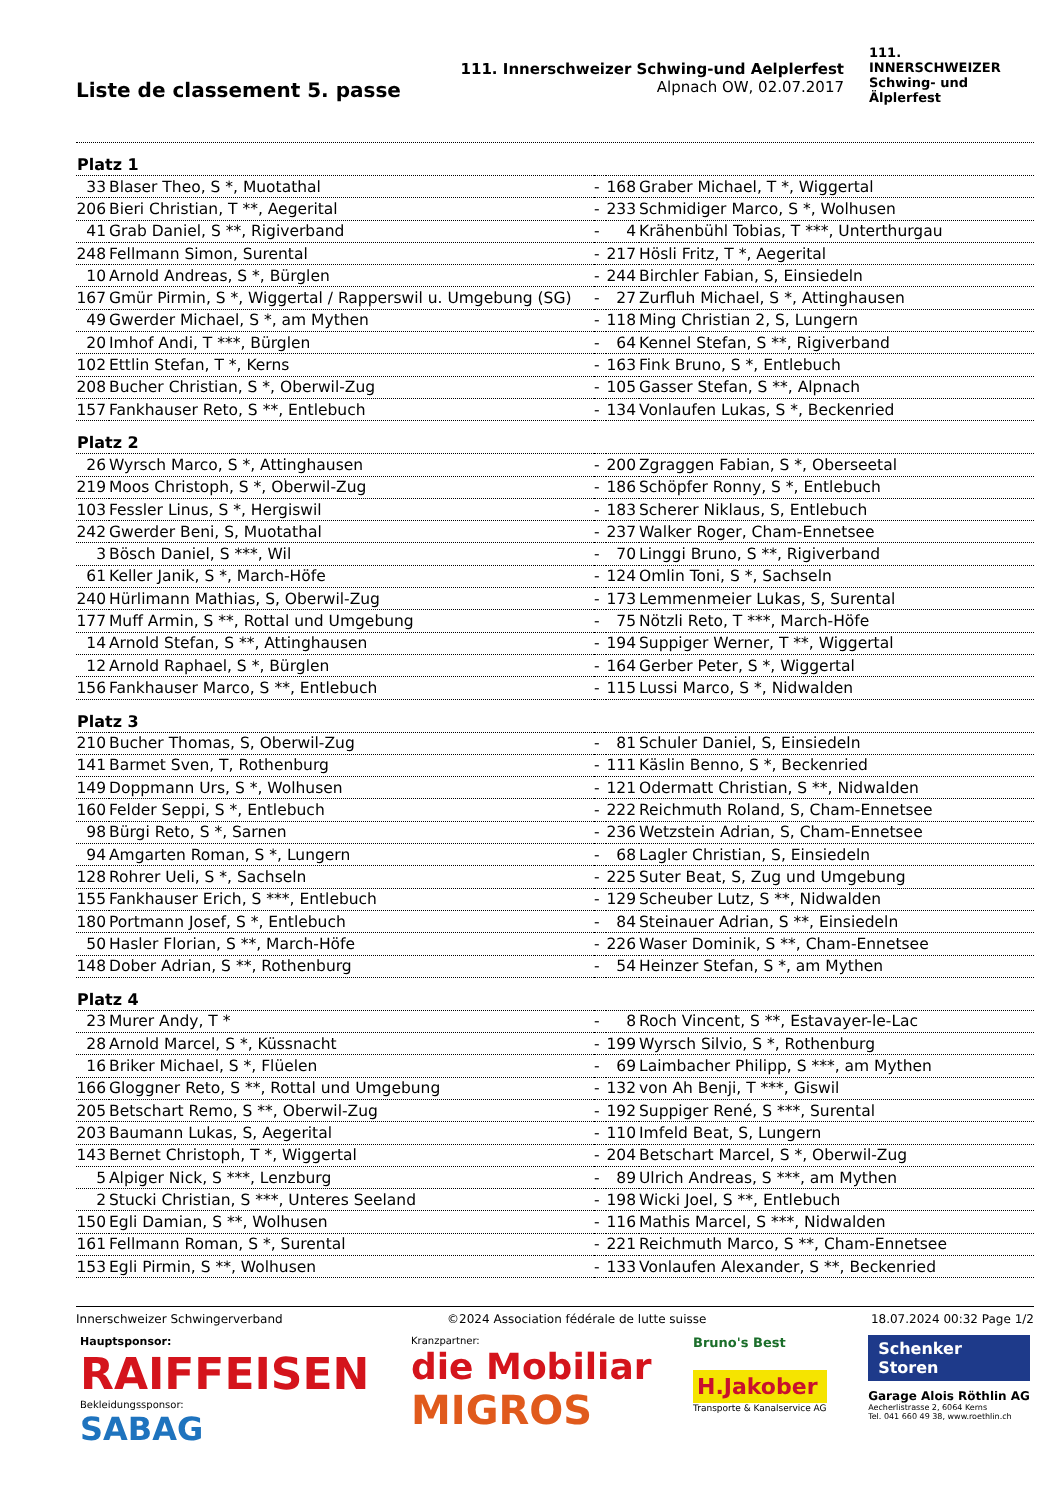Liste de classement 5. passe
111. Innerschweizer Schwing-und Aelplerfest
Alpnach OW, 02.07.2017
111. INNERSCHWEIZER
Schwing- und
Älplerfest
| Platz 1 | | | | |
| --- | --- | --- | --- | --- |
| 33 | Blaser Theo, S *, Muotathal | - | 168 | Graber Michael, T *, Wiggertal |
| 206 | Bieri Christian, T **, Aegerital | - | 233 | Schmidiger Marco, S *, Wolhusen |
| 41 | Grab Daniel, S **, Rigiverband | - | 4 | Krähenbühl Tobias, T ***, Unterthurgau |
| 248 | Fellmann Simon, Surental | - | 217 | Hösli Fritz, T *, Aegerital |
| 10 | Arnold Andreas, S *, Bürglen | - | 244 | Birchler Fabian, S, Einsiedeln |
| 167 | Gmür Pirmin, S *, Wiggertal / Rapperswil u. Umgebung (SG) | - | 27 | Zurfluh Michael, S *, Attinghausen |
| 49 | Gwerder Michael, S *, am Mythen | - | 118 | Ming Christian 2, S, Lungern |
| 20 | Imhof Andi, T ***, Bürglen | - | 64 | Kennel Stefan, S **, Rigiverband |
| 102 | Ettlin Stefan, T *, Kerns | - | 163 | Fink Bruno, S *, Entlebuch |
| 208 | Bucher Christian, S *, Oberwil-Zug | - | 105 | Gasser Stefan, S **, Alpnach |
| 157 | Fankhauser Reto, S **, Entlebuch | - | 134 | Vonlaufen Lukas, S *, Beckenried |
| Platz 2 | | | | |
| 26 | Wyrsch Marco, S *, Attinghausen | - | 200 | Zgraggen Fabian, S *, Oberseetal |
| 219 | Moos Christoph, S *, Oberwil-Zug | - | 186 | Schöpfer Ronny, S *, Entlebuch |
| 103 | Fessler Linus, S *, Hergiswil | - | 183 | Scherer Niklaus, S, Entlebuch |
| 242 | Gwerder Beni, S, Muotathal | - | 237 | Walker Roger, Cham-Ennetsee |
| 3 | Bösch Daniel, S ***, Wil | - | 70 | Linggi Bruno, S **, Rigiverband |
| 61 | Keller Janik, S *, March-Höfe | - | 124 | Omlin Toni, S *, Sachseln |
| 240 | Hürlimann Mathias, S, Oberwil-Zug | - | 173 | Lemmenmeier Lukas, S, Surental |
| 177 | Muff Armin, S **, Rottal und Umgebung | - | 75 | Nötzli Reto, T ***, March-Höfe |
| 14 | Arnold Stefan, S **, Attinghausen | - | 194 | Suppiger Werner, T **, Wiggertal |
| 12 | Arnold Raphael, S *, Bürglen | - | 164 | Gerber Peter, S *, Wiggertal |
| 156 | Fankhauser Marco, S **, Entlebuch | - | 115 | Lussi Marco, S *, Nidwalden |
| Platz 3 | | | | |
| 210 | Bucher Thomas, S, Oberwil-Zug | - | 81 | Schuler Daniel, S, Einsiedeln |
| 141 | Barmet Sven, T, Rothenburg | - | 111 | Käslin Benno, S *, Beckenried |
| 149 | Doppmann Urs, S *, Wolhusen | - | 121 | Odermatt Christian, S **, Nidwalden |
| 160 | Felder Seppi, S *, Entlebuch | - | 222 | Reichmuth Roland, S, Cham-Ennetsee |
| 98 | Bürgi Reto, S *, Sarnen | - | 236 | Wetzstein Adrian, S, Cham-Ennetsee |
| 94 | Amgarten Roman, S *, Lungern | - | 68 | Lagler Christian, S, Einsiedeln |
| 128 | Rohrer Ueli, S *, Sachseln | - | 225 | Suter Beat, S, Zug und Umgebung |
| 155 | Fankhauser Erich, S ***, Entlebuch | - | 129 | Scheuber Lutz, S **, Nidwalden |
| 180 | Portmann Josef, S *, Entlebuch | - | 84 | Steinauer Adrian, S **, Einsiedeln |
| 50 | Hasler Florian, S **, March-Höfe | - | 226 | Waser Dominik, S **, Cham-Ennetsee |
| 148 | Dober Adrian, S **, Rothenburg | - | 54 | Heinzer Stefan, S *, am Mythen |
| Platz 4 | | | | |
| 23 | Murer Andy, T * | - | 8 | Roch Vincent, S **, Estavayer-le-Lac |
| 28 | Arnold Marcel, S *, Küssnacht | - | 199 | Wyrsch Silvio, S *, Rothenburg |
| 16 | Briker Michael, S *, Flüelen | - | 69 | Laimbacher Philipp, S ***, am Mythen |
| 166 | Gloggner Reto, S **, Rottal und Umgebung | - | 132 | von Ah Benji, T ***, Giswil |
| 205 | Betschart Remo, S **, Oberwil-Zug | - | 192 | Suppiger René, S ***, Surental |
| 203 | Baumann Lukas, S, Aegerital | - | 110 | Imfeld Beat, S, Lungern |
| 143 | Bernet Christoph, T *, Wiggertal | - | 204 | Betschart Marcel, S *, Oberwil-Zug |
| 5 | Alpiger Nick, S ***, Lenzburg | - | 89 | Ulrich Andreas, S ***, am Mythen |
| 2 | Stucki Christian, S ***, Unteres Seeland | - | 198 | Wicki Joel, S **, Entlebuch |
| 150 | Egli Damian, S **, Wolhusen | - | 116 | Mathis Marcel, S ***, Nidwalden |
| 161 | Fellmann Roman, S *, Surental | - | 221 | Reichmuth Marco, S **, Cham-Ennetsee |
| 153 | Egli Pirmin, S **, Wolhusen | - | 133 | Vonlaufen Alexander, S **, Beckenried |
Innerschweizer Schwingerverband ©2024 Association fédérale de lutte suisse 18.07.2024 00:32 Page 1/2
Hauptsponsor:
RAIFFEISEN
Bekleidungssponsor:
SABAG
Kranzpartner:
die Mobiliar
MIGROS
Bruno's Best
H.Jakober
Transporte & Kanalservice AG
Schenker
Storen
Garage Alois Röthlin AG
Aecherlistrasse 2, 6064 Kerns
Tel. 041 660 49 38, www.roethlin.ch